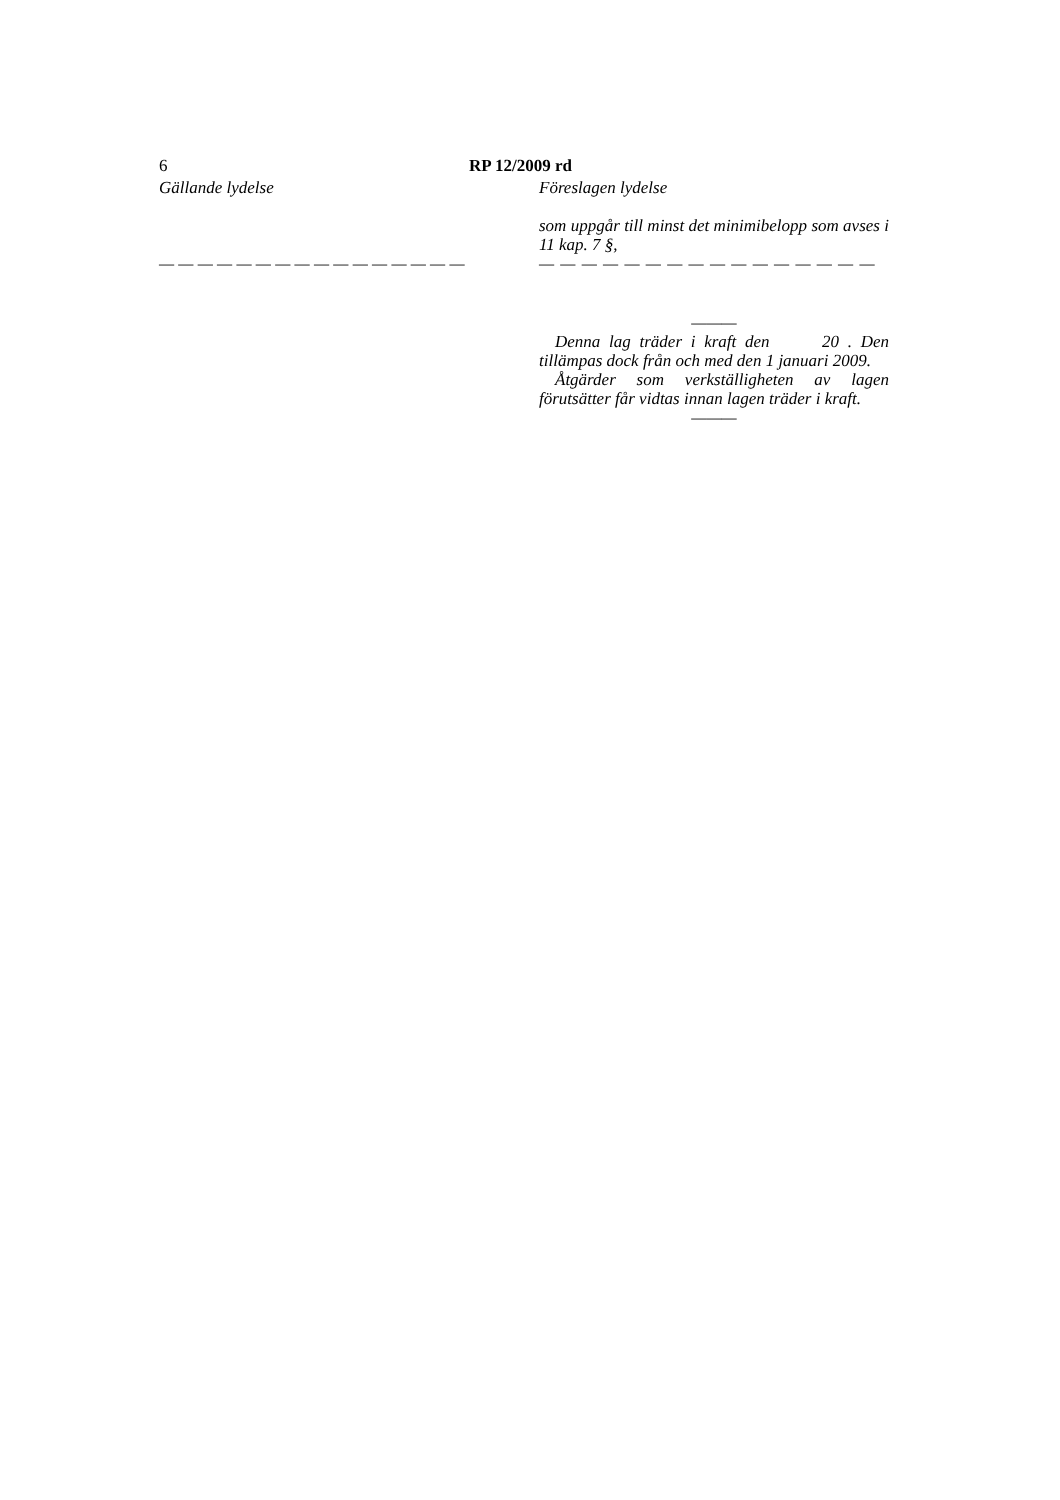6 RP 12/2009 rd
Gällande lydelse
— — — — — — — — — — — — — — — —
Föreslagen lydelse
som uppgår till minst det minimibelopp som avses i 11 kap. 7 §,
— — — — — — — — — — — — — — — —
———
Denna lag träder i kraft den 20 . Den tillämpas dock från och med den 1 januari 2009.
Åtgärder som verkställigheten av lagen förutsätter får vidtas innan lagen träder i kraft.
———